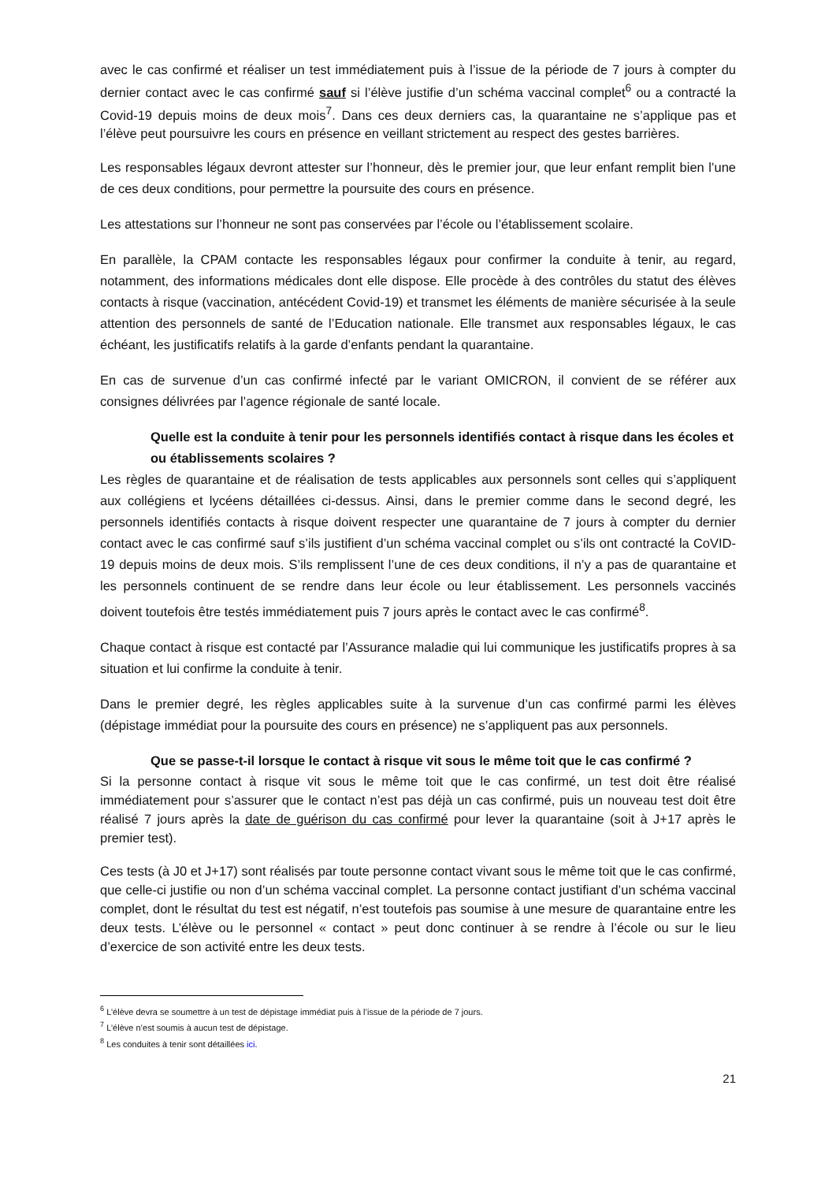avec le cas confirmé et réaliser un test immédiatement puis à l’issue de la période de 7 jours à compter du dernier contact avec le cas confirmé sauf si l’élève justifie d’un schéma vaccinal complet<sup>6</sup> ou a contracté la Covid-19 depuis moins de deux mois<sup>7</sup>. Dans ces deux derniers cas, la quarantaine ne s’applique pas et l’élève peut poursuivre les cours en présence en veillant strictement au respect des gestes barrières.
Les responsables légaux devront attester sur l’honneur, dès le premier jour, que leur enfant remplit bien l’une de ces deux conditions, pour permettre la poursuite des cours en présence.
Les attestations sur l’honneur ne sont pas conservées par l’école ou l’établissement scolaire.
En parallèle, la CPAM contacte les responsables légaux pour confirmer la conduite à tenir, au regard, notamment, des informations médicales dont elle dispose. Elle procède à des contrôles du statut des élèves contacts à risque (vaccination, antécédent Covid-19) et transmet les éléments de manière sécurisée à la seule attention des personnels de santé de l’Education nationale. Elle transmet aux responsables légaux, le cas échéant, les justificatifs relatifs à la garde d’enfants pendant la quarantaine.
En cas de survenue d’un cas confirmé infecté par le variant OMICRON, il convient de se référer aux consignes délivrées par l’agence régionale de santé locale.
Quelle est la conduite à tenir pour les personnels identifiés contact à risque dans les écoles et ou établissements scolaires ?
Les règles de quarantaine et de réalisation de tests applicables aux personnels sont celles qui s’appliquent aux collégiens et lycéens détaillées ci-dessus. Ainsi, dans le premier comme dans le second degré, les personnels identifiés contacts à risque doivent respecter une quarantaine de 7 jours à compter du dernier contact avec le cas confirmé sauf s’ils justifient d’un schéma vaccinal complet ou s’ils ont contracté la CoVID-19 depuis moins de deux mois. S’ils remplissent l’une de ces deux conditions, il n’y a pas de quarantaine et les personnels continuent de se rendre dans leur école ou leur établissement. Les personnels vaccinés doivent toutefois être testés immédiatement puis 7 jours après le contact avec le cas confirmé<sup>8</sup>.
Chaque contact à risque est contacté par l’Assurance maladie qui lui communique les justificatifs propres à sa situation et lui confirme la conduite à tenir.
Dans le premier degré, les règles applicables suite à la survenue d’un cas confirmé parmi les élèves (dépistage immédiat pour la poursuite des cours en présence) ne s’appliquent pas aux personnels.
Que se passe-t-il lorsque le contact à risque vit sous le même toit que le cas confirmé ?
Si la personne contact à risque vit sous le même toit que le cas confirmé, un test doit être réalisé immédiatement pour s’assurer que le contact n’est pas déjà un cas confirmé, puis un nouveau test doit être réalisé 7 jours après la date de guérison du cas confirmé pour lever la quarantaine (soit à J+17 après le premier test).
Ces tests (à J0 et J+17) sont réalisés par toute personne contact vivant sous le même toit que le cas confirmé, que celle-ci justifie ou non d’un schéma vaccinal complet. La personne contact justifiant d’un schéma vaccinal complet, dont le résultat du test est négatif, n’est toutefois pas soumise à une mesure de quarantaine entre les deux tests. L’élève ou le personnel « contact » peut donc continuer à se rendre à l’école ou sur le lieu d’exercice de son activité entre les deux tests.
<sup>6</sup> L’élève devra se soumettre à un test de dépistage immédiat puis à l’issue de la période de 7 jours.
<sup>7</sup> L’élève n’est soumis à aucun test de dépistage.
<sup>8</sup> Les conduites à tenir sont détaillées ici.
21